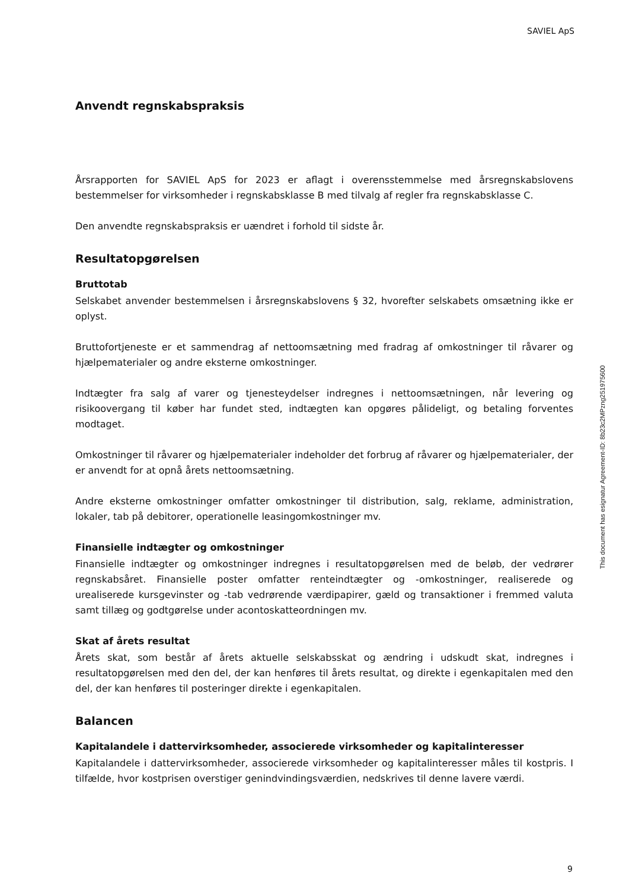SAVIEL ApS
Anvendt regnskabspraksis
Årsrapporten for SAVIEL ApS for 2023 er aflagt i overensstemmelse med årsregnskabslovens bestemmelser for virksomheder i regnskabsklasse B med tilvalg af regler fra regnskabsklasse C.
Den anvendte regnskabspraksis er uændret i forhold til sidste år.
Resultatopgørelsen
Bruttotab
Selskabet anvender bestemmelsen i årsregnskabslovens § 32, hvorefter selskabets omsætning ikke er oplyst.
Bruttofortjeneste er et sammendrag af nettoomsætning med fradrag af omkostninger til råvarer og hjælpematerialer og andre eksterne omkostninger.
Indtægter fra salg af varer og tjenesteydelser indregnes i nettoomsætningen, når levering og risikoovergang til køber har fundet sted, indtægten kan opgøres pålideligt, og betaling forventes modtaget.
Omkostninger til råvarer og hjælpematerialer indeholder det forbrug af råvarer og hjælpematerialer, der er anvendt for at opnå årets nettoomsætning.
Andre eksterne omkostninger omfatter omkostninger til distribution, salg, reklame, administration, lokaler, tab på debitorer, operationelle leasingomkostninger mv.
Finansielle indtægter og omkostninger
Finansielle indtægter og omkostninger indregnes i resultatopgørelsen med de beløb, der vedrører regnskabsåret. Finansielle poster omfatter renteindtægter og -omkostninger, realiserede og urealiserede kursgevinster og -tab vedrørende værdipapirer, gæld og transaktioner i fremmed valuta samt tillæg og godtgørelse under acontoskatteordningen mv.
Skat af årets resultat
Årets skat, som består af årets aktuelle selskabsskat og ændring i udskudt skat, indregnes i resultatopgørelsen med den del, der kan henføres til årets resultat, og direkte i egenkapitalen med den del, der kan henføres til posteringer direkte i egenkapitalen.
Balancen
Kapitalandele i dattervirksomheder, associerede virksomheder og kapitalinteresser
Kapitalandele i dattervirksomheder, associerede virksomheder og kapitalinteresser måles til kostpris. I tilfælde, hvor kostprisen overstiger genindvindingsværdien, nedskrives til denne lavere værdi.
This document has esignatur Agreement-ID: 8b23c2MPzng251975600
9